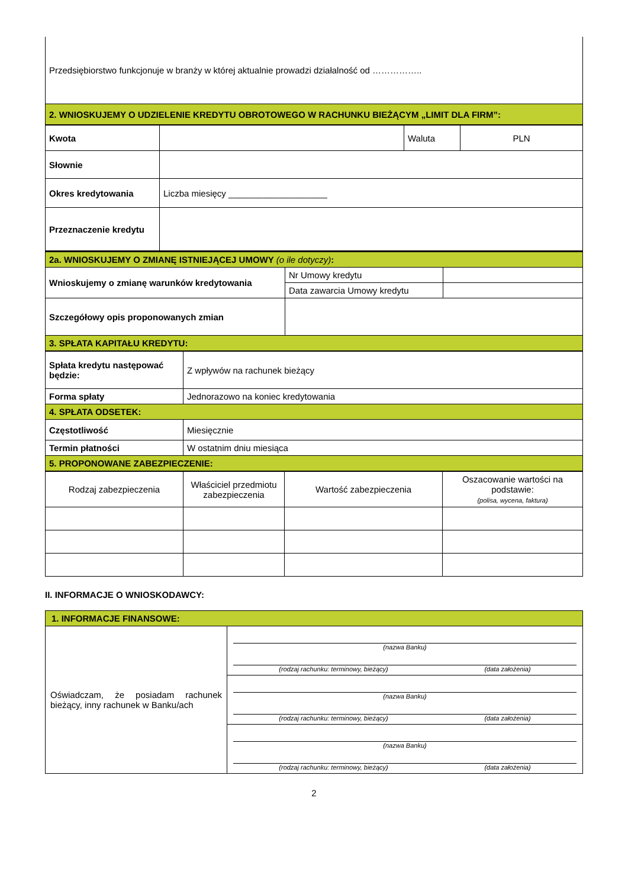| Przedsiębiorstwo funkcjonuje w branży w której aktualnie prowadzi działalność od …………….. |
| 2. WNIOSKUJEMY O UDZIELENIE KREDYTU OBROTOWEGO W RACHUNKU BIEŻĄCYM „LIMIT DLA FIRM”: |
| Kwota | | Waluta | PLN |
| Słownie | | | |
| Okres kredytowania | Liczba miesięcy ____________________ | | |
| Przeznaczenie kredytu | | | |
| 2a. WNIOSKUJEMY O ZMIANĘ ISTNIEJĄCEJ UMOWY (o ile dotyczy) : | | |
| Wnioskujemy o zmianę warunków kredytowania | Nr Umowy kredytu | |
| | Data zawarcia Umowy kredytu | |
| Szczegółowy opis proponowanych zmian | | |
| 3. SPŁATA KAPITAŁU KREDYTU: | | |
| Spłata kredytu następować będzie: | Z wpływów na rachunek bieżący |
| Forma spłaty | Jednorazowo na koniec kredytowania |
| 4. SPŁATA ODSETEK: | |
| Częstotliwość | Miesięcznie |
| Termin płatności | W ostatnim dniu miesiąca |
| 5. PROPONOWANE ZABEZPIECZENIE: | |
| Rodzaj zabezpieczenia | Właściciel przedmiotu zabezpieczenia | Wartość zabezpieczenia | Oszacowanie wartości na podstawie: (polisa, wycena, faktura) |
II. INFORMACJE O WNIOSKODAWCY:
| 1. INFORMACJE FINANSOWE: | |
| Oświadczam, że posiadam rachunek bieżący, inny rachunek w Banku/ach | (nazwa Banku) (rodzaj rachunku: terminowy, bieżący) (data założenia) |
| | (nazwa Banku) (rodzaj rachunku: terminowy, bieżący) (data założenia) |
| | (nazwa Banku) (rodzaj rachunku: terminowy, bieżący) (data założenia) |
2